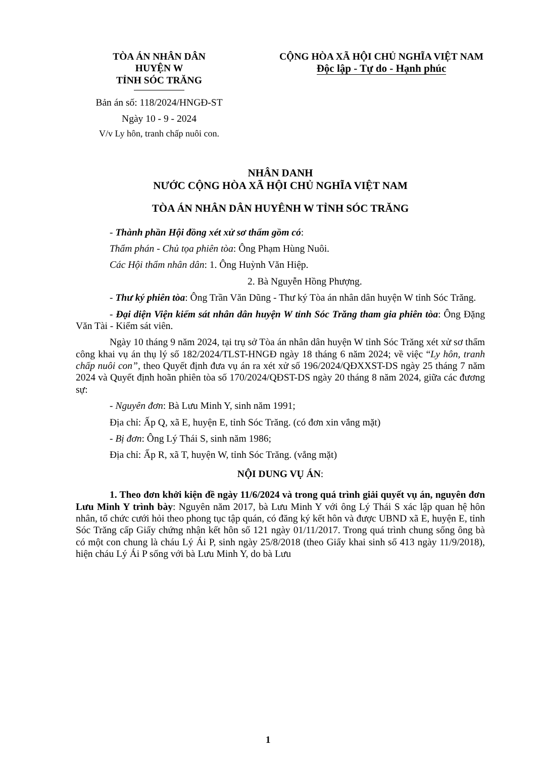TÒA ÁN NHÂN DÂN
HUYỆN W
TỈNH SÓC TRĂNG
Bản án số: 118/2024/HNGĐ-ST
Ngày 10 - 9 - 2024
V/v Ly hôn, tranh chấp nuôi con.
CỘNG HÒA XÃ HỘI CHỦ NGHĨA VIỆT NAM
Độc lập - Tự do - Hạnh phúc
NHÂN DANH
NƯỚC CỘNG HÒA XÃ HỘI CHỦ NGHĨA VIỆT NAM
TÒA ÁN NHÂN DÂN HUYÊNH W TỈNH SÓC TRĂNG
- Thành phần Hội đồng xét xử sơ thẩm gồm có:
Thẩm phán - Chủ tọa phiên tòa: Ông Phạm Hùng Nuôi.
Các Hội thẩm nhân dân: 1. Ông Huỳnh Văn Hiệp.
2. Bà Nguyễn Hồng Phượng.
- Thư ký phiên tòa: Ông Trần Văn Dũng - Thư ký Tòa án nhân dân huyện W tỉnh Sóc Trăng.
- Đại diện Viện kiểm sát nhân dân huyện W tỉnh Sóc Trăng tham gia phiên tòa: Ông Đặng Văn Tài - Kiểm sát viên.
Ngày 10 tháng 9 năm 2024, tại trụ sở Tòa án nhân dân huyện W tỉnh Sóc Trăng xét xử sơ thẩm công khai vụ án thụ lý số 182/2024/TLST-HNGĐ ngày 18 tháng 6 năm 2024; về việc “Ly hôn, tranh chấp nuôi con”, theo Quyết định đưa vụ án ra xét xử số 196/2024/QĐXXST-DS ngày 25 tháng 7 năm 2024 và Quyết định hoãn phiên tòa số 170/2024/QĐST-DS ngày 20 tháng 8 năm 2024, giữa các đương sự:
- Nguyên đơn: Bà Lưu Minh Y, sinh năm 1991;
Địa chỉ: Ấp Q, xã E, huyện E, tỉnh Sóc Trăng. (có đơn xin vắng mặt)
- Bị đơn: Ông Lý Thái S, sinh năm 1986;
Địa chỉ: Ấp R, xã T, huyện W, tỉnh Sóc Trăng. (vắng mặt)
NỘI DUNG VỤ ÁN:
1. Theo đơn khởi kiện đề ngày 11/6/2024 và trong quá trình giải quyết vụ án, nguyên đơn Lưu Minh Y trình bày: Nguyên năm 2017, bà Lưu Minh Y với ông Lý Thái S xác lập quan hệ hôn nhân, tổ chức cưới hỏi theo phong tục tập quán, có đăng ký kết hôn và được UBND xã E, huyện E, tỉnh Sóc Trăng cấp Giấy chứng nhận kết hôn số 121 ngày 01/11/2017. Trong quá trình chung sống ông bà có một con chung là cháu Lý Ái P, sinh ngày 25/8/2018 (theo Giấy khai sinh số 413 ngày 11/9/2018), hiện cháu Lý Ái P sống với bà Lưu Minh Y, do bà Lưu
1